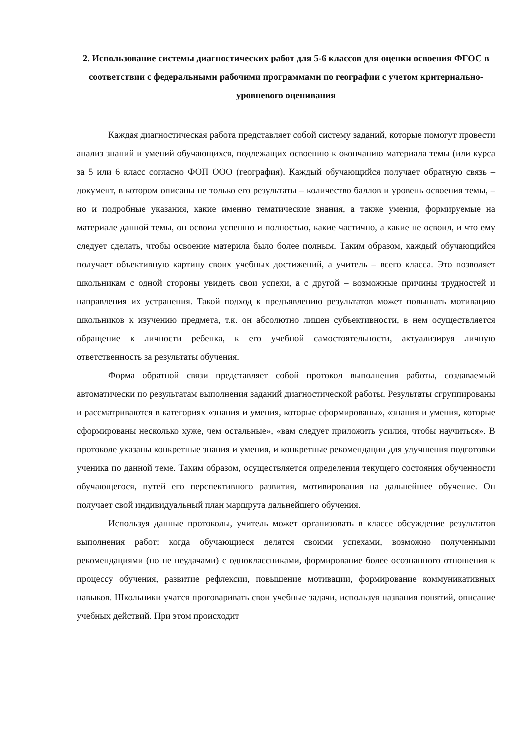2. Использование системы диагностических работ для 5-6 классов для оценки освоения ФГОС в соответствии с федеральными рабочими программами по географии с учетом критериально-уровневого оценивания
Каждая диагностическая работа представляет собой систему заданий, которые помогут провести анализ знаний и умений обучающихся, подлежащих освоению к окончанию материала темы (или курса за 5 или 6 класс согласно ФОП ООО (география). Каждый обучающийся получает обратную связь – документ, в котором описаны не только его результаты – количество баллов и уровень освоения темы, – но и подробные указания, какие именно тематические знания, а также умения, формируемые на материале данной темы, он освоил успешно и полностью, какие частично, а какие не освоил, и что ему следует сделать, чтобы освоение материла было более полным. Таким образом, каждый обучающийся получает объективную картину своих учебных достижений, а учитель – всего класса. Это позволяет школьникам с одной стороны увидеть свои успехи, а с другой – возможные причины трудностей и направления их устранения. Такой подход к предъявлению результатов может повышать мотивацию школьников к изучению предмета, т.к. он абсолютно лишен субъективности, в нем осуществляется обращение к личности ребенка, к его учебной самостоятельности, актуализируя личную ответственность за результаты обучения.
Форма обратной связи представляет собой протокол выполнения работы, создаваемый автоматически по результатам выполнения заданий диагностической работы. Результаты сгруппированы и рассматриваются в категориях «знания и умения, которые сформированы», «знания и умения, которые сформированы несколько хуже, чем остальные», «вам следует приложить усилия, чтобы научиться». В протоколе указаны конкретные знания и умения, и конкретные рекомендации для улучшения подготовки ученика по данной теме. Таким образом, осуществляется определения текущего состояния обученности обучающегося, путей его перспективного развития, мотивирования на дальнейшее обучение. Он получает свой индивидуальный план маршрута дальнейшего обучения.
Используя данные протоколы, учитель может организовать в классе обсуждение результатов выполнения работ: когда обучающиеся делятся своими успехами, возможно полученными рекомендациями (но не неудачами) с одноклассниками, формирование более осознанного отношения к процессу обучения, развитие рефлексии, повышение мотивации, формирование коммуникативных навыков. Школьники учатся проговаривать свои учебные задачи, используя названия понятий, описание учебных действий. При этом происходит